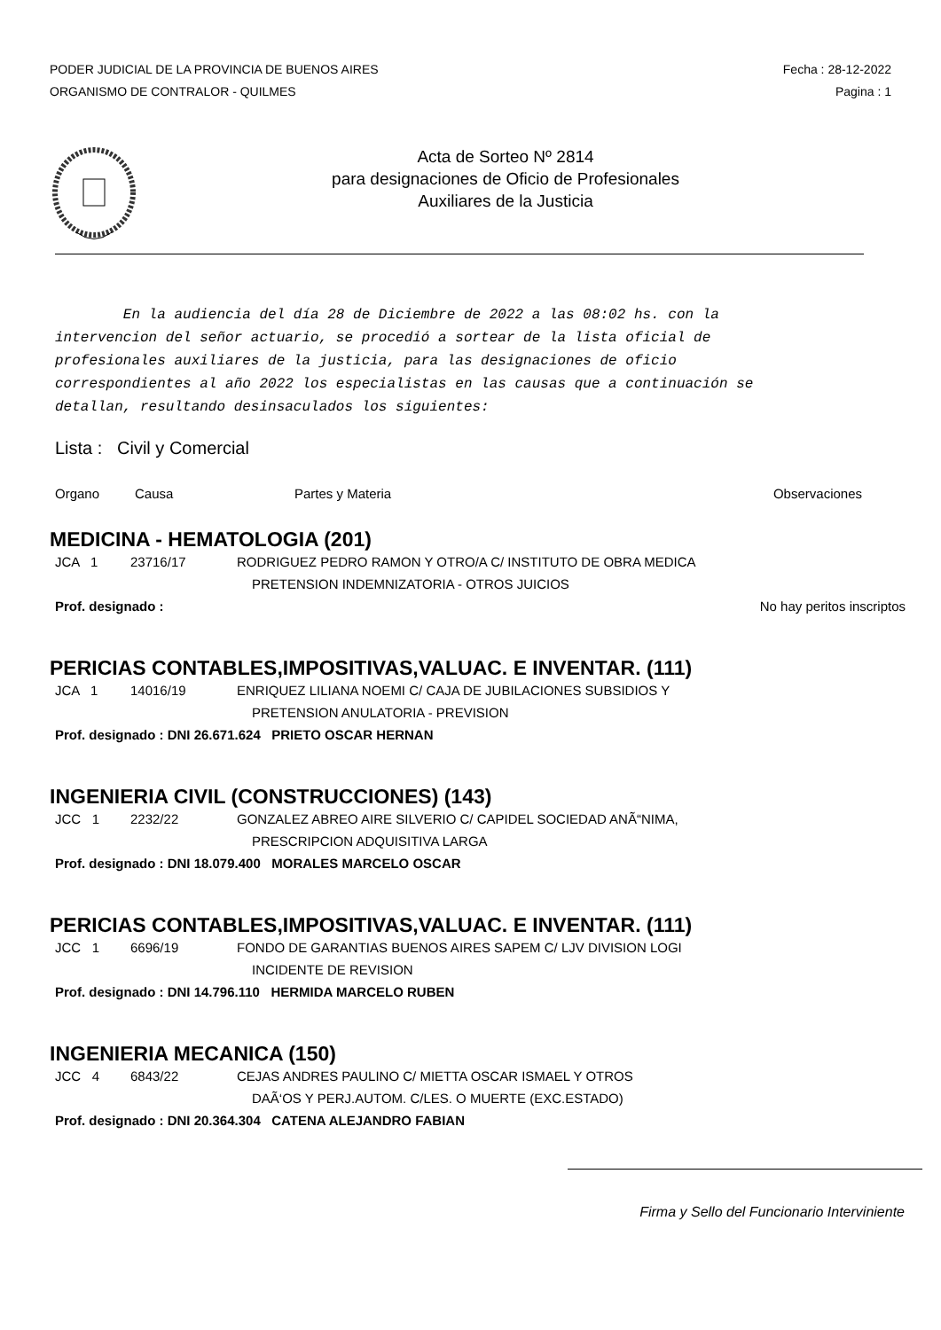PODER JUDICIAL DE LA PROVINCIA DE BUENOS AIRES
ORGANISMO DE CONTRALOR - QUILMES
Fecha : 28-12-2022
Pagina : 1
Acta de Sorteo Nº 2814
para designaciones de Oficio de Profesionales
Auxiliares de la Justicia
En la audiencia del día 28 de Diciembre de 2022 a las 08:02 hs. con la intervencion del señor actuario, se procedió a sortear de la lista oficial de profesionales auxiliares de la justicia, para las designaciones de oficio correspondientes al año 2022 los especialistas en las causas que a continuación se detallan, resultando desinsaculados los siguientes:
Lista : Civil y Comercial
Organo Causa Partes y Materia Observaciones
MEDICINA - HEMATOLOGIA (201)
JCA 1 23716/17 RODRIGUEZ PEDRO RAMON Y OTRO/A C/ INSTITUTO DE OBRA MEDICA
PRETENSION INDEMNIZATORIA - OTROS JUICIOS
Prof. designado : No hay peritos inscriptos
PERICIAS CONTABLES,IMPOSITIVAS,VALUAC. E INVENTAR. (111)
JCA 1 14016/19 ENRIQUEZ LILIANA NOEMI C/ CAJA DE JUBILACIONES SUBSIDIOS Y
PRETENSION ANULATORIA - PREVISION
Prof. designado : DNI 26.671.624 PRIETO OSCAR HERNAN
INGENIERIA CIVIL (CONSTRUCCIONES) (143)
JCC 1 2232/22 GONZALEZ ABREO AIRE SILVERIO C/ CAPIDEL SOCIEDAD ANÃ“NIMA,
PRESCRIPCION ADQUISITIVA LARGA
Prof. designado : DNI 18.079.400 MORALES MARCELO OSCAR
PERICIAS CONTABLES,IMPOSITIVAS,VALUAC. E INVENTAR. (111)
JCC 1 6696/19 FONDO DE GARANTIAS BUENOS AIRES SAPEM C/ LJV DIVISION LOGI
INCIDENTE DE REVISION
Prof. designado : DNI 14.796.110 HERMIDA MARCELO RUBEN
INGENIERIA MECANICA (150)
JCC 4 6843/22 CEJAS ANDRES PAULINO C/ MIETTA OSCAR ISMAEL Y OTROS
DAÃ‘OS Y PERJ.AUTOM. C/LES. O MUERTE (EXC.ESTADO)
Prof. designado : DNI 20.364.304 CATENA ALEJANDRO FABIAN
Firma y Sello del Funcionario Interviniente